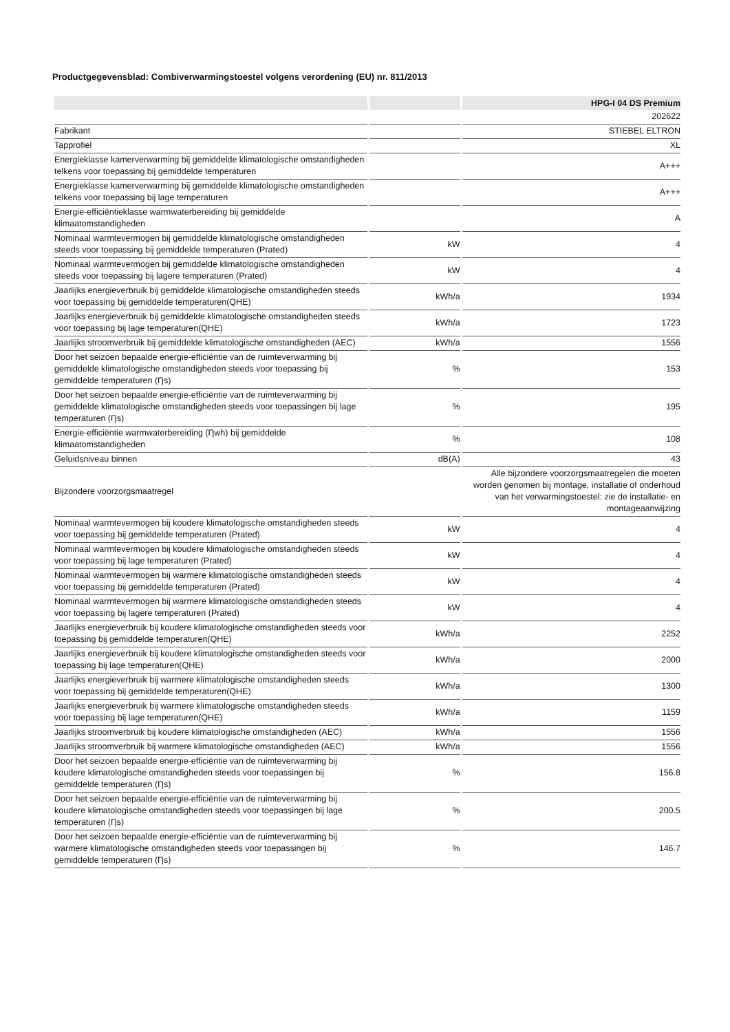Productgegevensblad: Combiverwarmingstoestel volgens verordening (EU) nr. 811/2013
| | | HPG-I 04 DS Premium |
| --- | --- | --- |
| | | 202622 |
| Fabrikant | | STIEBEL ELTRON |
| Tapprofiel | | XL |
| Energieklasse kamerverwarming bij gemiddelde klimatologische omstandigheden telkens voor toepassing bij gemiddelde temperaturen | | A+++ |
| Energieklasse kamerverwarming bij gemiddelde klimatologische omstandigheden telkens voor toepassing bij lage temperaturen | | A+++ |
| Energie-efficiëntieklasse warmwaterbereiding bij gemiddelde klimaatomstandigheden | | A |
| Nominaal warmtevermogen bij gemiddelde klimatologische omstandigheden steeds voor toepassing bij gemiddelde temperaturen (Prated) | kW | 4 |
| Nominaal warmtevermogen bij gemiddelde klimatologische omstandigheden steeds voor toepassing bij lagere temperaturen (Prated) | kW | 4 |
| Jaarlijks energieverbruik bij gemiddelde klimatologische omstandigheden steeds voor toepassing bij gemiddelde temperaturen(QHE) | kWh/a | 1934 |
| Jaarlijks energieverbruik bij gemiddelde klimatologische omstandigheden steeds voor toepassing bij lage temperaturen(QHE) | kWh/a | 1723 |
| Jaarlijks stroomverbruik bij gemiddelde klimatologische omstandigheden (AEC) | kWh/a | 1556 |
| Door het seizoen bepaalde energie-efficiëntie van de ruimteverwarming bij gemiddelde klimatologische omstandigheden steeds voor toepassing bij gemiddelde temperaturen (Ƞs) | % | 153 |
| Door het seizoen bepaalde energie-efficiëntie van de ruimteverwarming bij gemiddelde klimatologische omstandigheden steeds voor toepassingen bij lage temperaturen (Ƞs) | % | 195 |
| Energie-efficiëntie warmwaterbereiding (Ƞwh) bij gemiddelde klimaatomstandigheden | % | 108 |
| Geluidsniveau binnen | dB(A) | 43 |
| Bijzondere voorzorgsmaatregel | | Alle bijzondere voorzorgsmaatregelen die moeten worden genomen bij montage, installatie of onderhoud van het verwarmingstoestel: zie de installatie- en montageaanwijzing |
| Nominaal warmtevermogen bij koudere klimatologische omstandigheden steeds voor toepassing bij gemiddelde temperaturen (Prated) | kW | 4 |
| Nominaal warmtevermogen bij koudere klimatologische omstandigheden steeds voor toepassing bij lage temperaturen (Prated) | kW | 4 |
| Nominaal warmtevermogen bij warmere klimatologische omstandigheden steeds voor toepassing bij gemiddelde temperaturen (Prated) | kW | 4 |
| Nominaal warmtevermogen bij warmere klimatologische omstandigheden steeds voor toepassing bij lagere temperaturen (Prated) | kW | 4 |
| Jaarlijks energieverbruik bij koudere klimatologische omstandigheden steeds voor toepassing bij gemiddelde temperaturen(QHE) | kWh/a | 2252 |
| Jaarlijks energieverbruik bij koudere klimatologische omstandigheden steeds voor toepassing bij lage temperaturen(QHE) | kWh/a | 2000 |
| Jaarlijks energieverbruik bij warmere klimatologische omstandigheden steeds voor toepassing bij gemiddelde temperaturen(QHE) | kWh/a | 1300 |
| Jaarlijks energieverbruik bij warmere klimatologische omstandigheden steeds voor toepassing bij lage temperaturen(QHE) | kWh/a | 1159 |
| Jaarlijks stroomverbruik bij koudere klimatologische omstandigheden (AEC) | kWh/a | 1556 |
| Jaarlijks stroomverbruik bij warmere klimatologische omstandigheden (AEC) | kWh/a | 1556 |
| Door het seizoen bepaalde energie-efficiëntie van de ruimteverwarming bij koudere klimatologische omstandigheden steeds voor toepassingen bij gemiddelde temperaturen (Ƞs) | % | 156.8 |
| Door het seizoen bepaalde energie-efficiëntie van de ruimteverwarming bij koudere klimatologische omstandigheden steeds voor toepassingen bij lage temperaturen (Ƞs) | % | 200.5 |
| Door het seizoen bepaalde energie-efficiëntie van de ruimteverwarming bij warmere klimatologische omstandigheden steeds voor toepassingen bij gemiddelde temperaturen (Ƞs) | % | 146.7 |